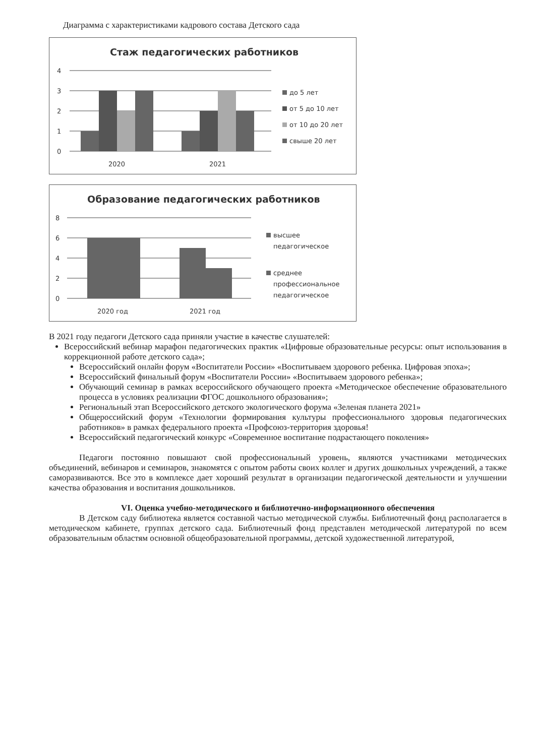Диаграмма с характеристиками кадрового состава Детского сада
Стаж педагогических работников
4
3
2
1
0
2020
2021
до 5 лет
от 5 до 10 лет
от 10 до 20 лет
свыше 20 лет
Образование педагогических работников
8
6
4
2
0
2020 год
2021 год
высшее
педагогическое
среднее
профессиональное
педагогическое
В 2021 году педагоги Детского сада приняли участие в качестве слушателей:
Всероссийский вебинар марафон педагогических практик «Цифровые образовательные ресурсы: опыт использования в коррекционной работе детского сада»;
Всероссийский онлайн форум «Воспитатели России» «Воспитываем здорового ребенка. Цифровая эпоха»;
Всероссийский финальный форум «Воспитатели России» «Воспитываем здорового ребенка»;
Обучающий семинар в рамках всероссийского обучающего проекта «Методическое обеспечение образовательного процесса в условиях реализации ФГОС дошкольного образования»;
Региональный этап Всероссийского детского экологического форума «Зеленая планета 2021»
Общероссийский форум «Технологии формирования культуры профессионального здоровья педагогических работников» в рамках федерального проекта «Профсоюз-территория здоровья!
Всероссийский педагогический конкурс «Современное воспитание подрастающего поколения»
Педагоги постоянно повышают свой профессиональный уровень, являются участниками методических объединений, вебинаров и семинаров, знакомятся с опытом работы своих коллег и других дошкольных учреждений, а также саморазвиваются. Все это в комплексе дает хороший результат в организации педагогической деятельности и улучшении качества образования и воспитания дошкольников.
VI. Оценка учебно-методического и библиотечно-информационного обеспечения
В Детском саду библиотека является составной частью методической службы. Библиотечный фонд располагается в методическом кабинете, группах детского сада. Библиотечный фонд представлен методической литературой по всем образовательным областям основной общеобразовательной программы, детской художественной литературой,